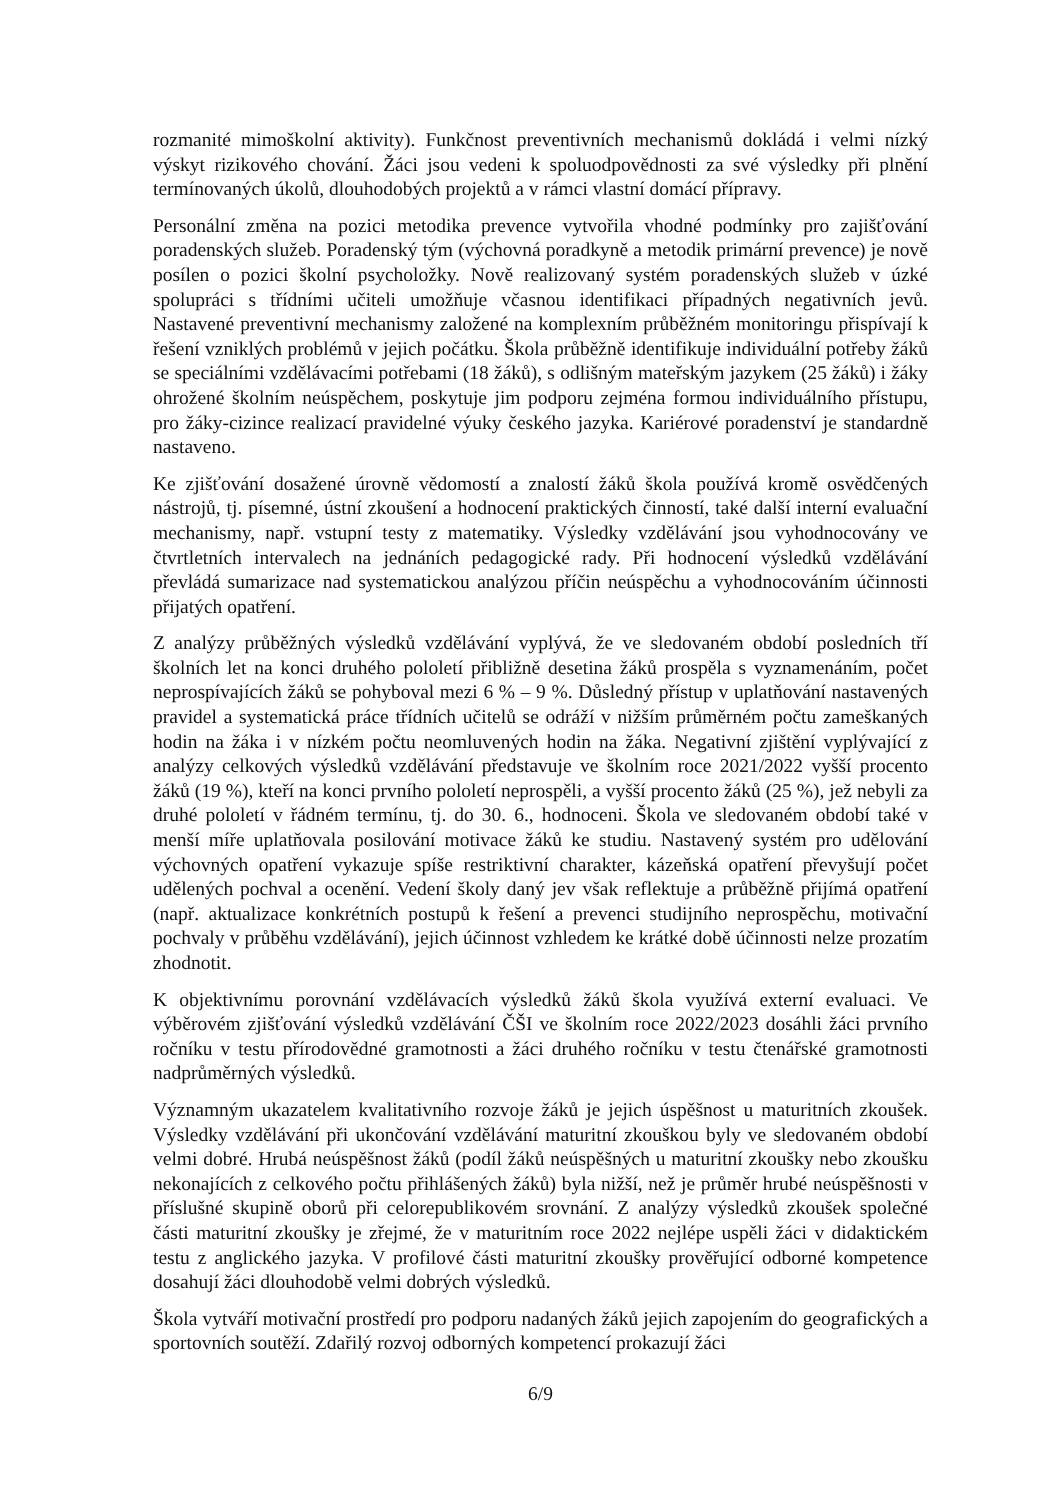rozmanité mimoškolní aktivity). Funkčnost preventivních mechanismů dokládá i velmi nízký výskyt rizikového chování. Žáci jsou vedeni k spoluodpovědnosti za své výsledky při plnění termínovaných úkolů, dlouhodobých projektů a v rámci vlastní domácí přípravy.
Personální změna na pozici metodika prevence vytvořila vhodné podmínky pro zajišťování poradenských služeb. Poradenský tým (výchovná poradkyně a metodik primární prevence) je nově posílen o pozici školní psycholožky. Nově realizovaný systém poradenských služeb v úzké spolupráci s třídními učiteli umožňuje včasnou identifikaci případných negativních jevů. Nastavené preventivní mechanismy založené na komplexním průběžném monitoringu přispívají k řešení vzniklých problémů v jejich počátku. Škola průběžně identifikuje individuální potřeby žáků se speciálními vzdělávacími potřebami (18 žáků), s odlišným mateřským jazykem (25 žáků) i žáky ohrožené školním neúspěchem, poskytuje jim podporu zejména formou individuálního přístupu, pro žáky-cizince realizací pravidelné výuky českého jazyka. Kariérové poradenství je standardně nastaveno.
Ke zjišťování dosažené úrovně vědomostí a znalostí žáků škola používá kromě osvědčených nástrojů, tj. písemné, ústní zkoušení a hodnocení praktických činností, také další interní evaluační mechanismy, např. vstupní testy z matematiky. Výsledky vzdělávání jsou vyhodnocovány ve čtvrtletních intervalech na jednáních pedagogické rady. Při hodnocení výsledků vzdělávání převládá sumarizace nad systematickou analýzou příčin neúspěchu a vyhodnocováním účinnosti přijatých opatření.
Z analýzy průběžných výsledků vzdělávání vyplývá, že ve sledovaném období posledních tří školních let na konci druhého pololetí přibližně desetina žáků prospěla s vyznamenáním, počet neprospívajících žáků se pohyboval mezi 6 % – 9 %. Důsledný přístup v uplatňování nastavených pravidel a systematická práce třídních učitelů se odráží v nižším průměrném počtu zameškaných hodin na žáka i v nízkém počtu neomluvených hodin na žáka. Negativní zjištění vyplývající z analýzy celkových výsledků vzdělávání představuje ve školním roce 2021/2022 vyšší procento žáků (19 %), kteří na konci prvního pololetí neprospěli, a vyšší procento žáků (25 %), jež nebyli za druhé pololetí v řádném termínu, tj. do 30. 6., hodnoceni. Škola ve sledovaném období také v menší míře uplatňovala posilování motivace žáků ke studiu. Nastavený systém pro udělování výchovných opatření vykazuje spíše restriktivní charakter, kázeňská opatření převyšují počet udělených pochval a ocenění. Vedení školy daný jev však reflektuje a průběžně přijímá opatření (např. aktualizace konkrétních postupů k řešení a prevenci studijního neprospěchu, motivační pochvaly v průběhu vzdělávání), jejich účinnost vzhledem ke krátké době účinnosti nelze prozatím zhodnotit.
K objektivnímu porovnání vzdělávacích výsledků žáků škola využívá externí evaluaci. Ve výběrovém zjišťování výsledků vzdělávání ČŠI ve školním roce 2022/2023 dosáhli žáci prvního ročníku v testu přírodovědné gramotnosti a žáci druhého ročníku v testu čtenářské gramotnosti nadprůměrných výsledků.
Významným ukazatelem kvalitativního rozvoje žáků je jejich úspěšnost u maturitních zkoušek. Výsledky vzdělávání při ukončování vzdělávání maturitní zkouškou byly ve sledovaném období velmi dobré. Hrubá neúspěšnost žáků (podíl žáků neúspěšných u maturitní zkoušky nebo zkoušku nekonajících z celkového počtu přihlášených žáků) byla nižší, než je průměr hrubé neúspěšnosti v příslušné skupině oborů při celorepublikovém srovnání. Z analýzy výsledků zkoušek společné části maturitní zkoušky je zřejmé, že v maturitním roce 2022 nejlépe uspěli žáci v didaktickém testu z anglického jazyka. V profilové části maturitní zkoušky prověřující odborné kompetence dosahují žáci dlouhodobě velmi dobrých výsledků.
Škola vytváří motivační prostředí pro podporu nadaných žáků jejich zapojením do geografických a sportovních soutěží. Zdařilý rozvoj odborných kompetencí prokazují žáci
6/9